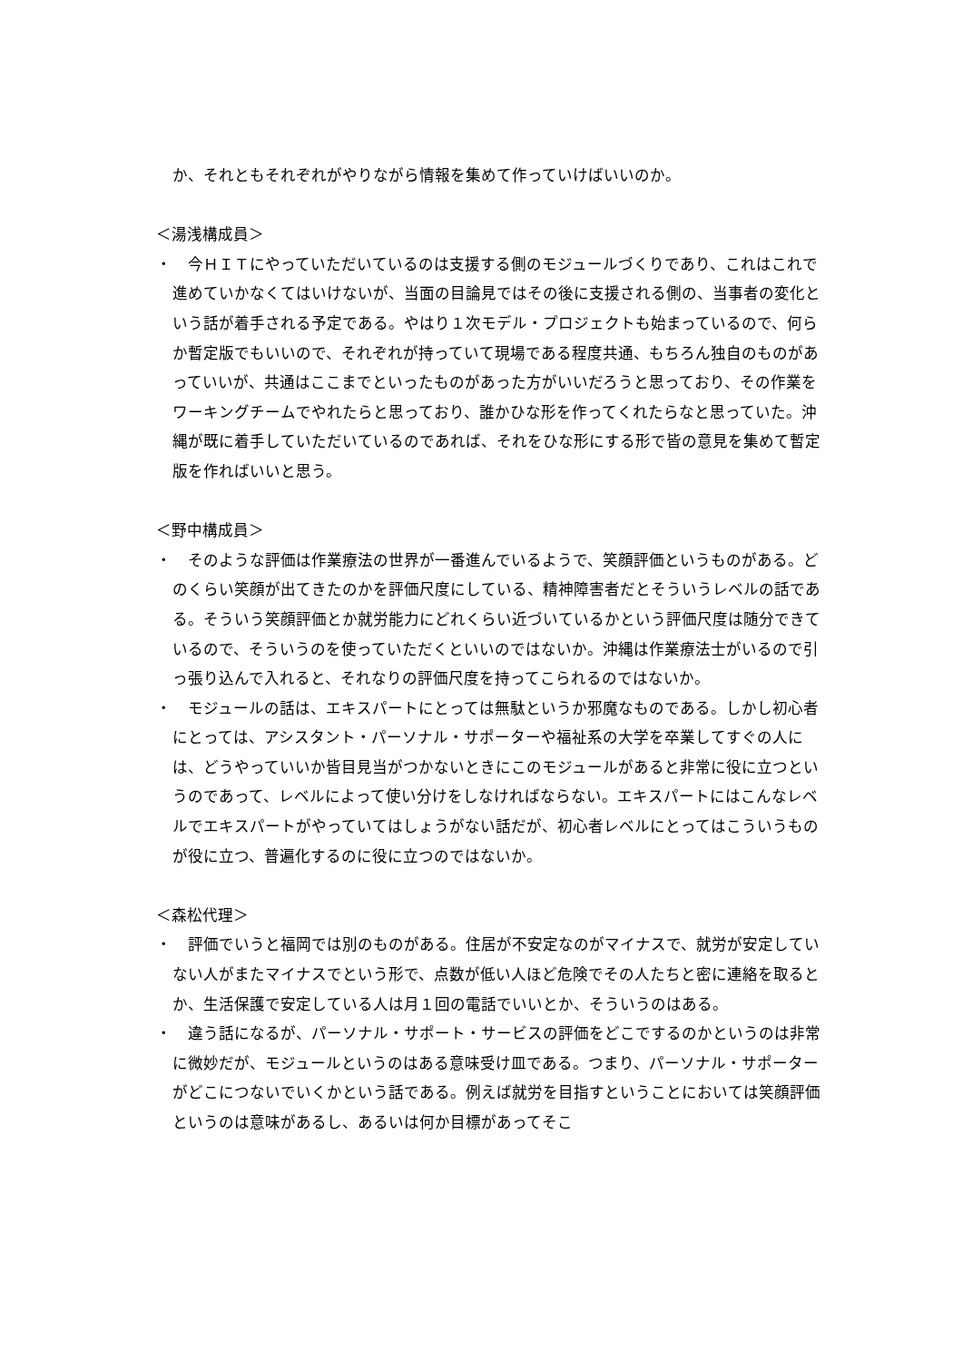か、それともそれぞれがやりながら情報を集めて作っていけばいいのか。
＜湯浅構成員＞
・　今ＨＩＴにやっていただいているのは支援する側のモジュールづくりであり、これはこれで進めていかなくてはいけないが、当面の目論見ではその後に支援される側の、当事者の変化という話が着手される予定である。やはり１次モデル・プロジェクトも始まっているので、何らか暫定版でもいいので、それぞれが持っていて現場である程度共通、もちろん独自のものがあっていいが、共通はここまでといったものがあった方がいいだろうと思っており、その作業をワーキングチームでやれたらと思っており、誰かひな形を作ってくれたらなと思っていた。沖縄が既に着手していただいているのであれば、それをひな形にする形で皆の意見を集めて暫定版を作ればいいと思う。
＜野中構成員＞
・　そのような評価は作業療法の世界が一番進んでいるようで、笑顔評価というものがある。どのくらい笑顔が出てきたのかを評価尺度にしている、精神障害者だとそういうレベルの話である。そういう笑顔評価とか就労能力にどれくらい近づいているかという評価尺度は随分できているので、そういうのを使っていただくといいのではないか。沖縄は作業療法士がいるので引っ張り込んで入れると、それなりの評価尺度を持ってこられるのではないか。
・　モジュールの話は、エキスパートにとっては無駄というか邪魔なものである。しかし初心者にとっては、アシスタント・パーソナル・サポーターや福祉系の大学を卒業してすぐの人には、どうやっていいか皆目見当がつかないときにこのモジュールがあると非常に役に立つというのであって、レベルによって使い分けをしなければならない。エキスパートにはこんなレベルでエキスパートがやっていてはしょうがない話だが、初心者レベルにとってはこういうものが役に立つ、普遍化するのに役に立つのではないか。
＜森松代理＞
・　評価でいうと福岡では別のものがある。住居が不安定なのがマイナスで、就労が安定していない人がまたマイナスでという形で、点数が低い人ほど危険でその人たちと密に連絡を取るとか、生活保護で安定している人は月１回の電話でいいとか、そういうのはある。
・　違う話になるが、パーソナル・サポート・サービスの評価をどこでするのかというのは非常に微妙だが、モジュールというのはある意味受け皿である。つまり、パーソナル・サポーターがどこにつないでいくかという話である。例えば就労を目指すということにおいては笑顔評価というのは意味があるし、あるいは何か目標があってそこ